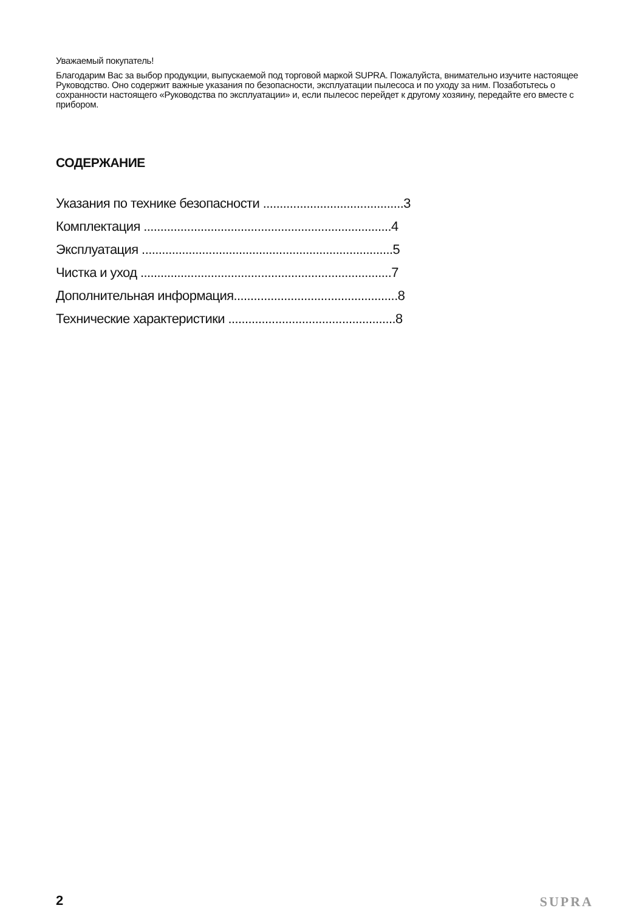Уважаемый покупатель!
Благодарим Вас за выбор продукции, выпускаемой под торговой маркой SUPRA. Пожалуйста, внимательно изучите настоящее Руководство. Оно содержит важные указания по безопасности, эксплуатации пылесоса и по уходу за ним. Позаботьтесь о сохранности настоящего «Руководства по эксплуатации» и, если пылесос перейдет к другому хозяину, передайте его вместе с прибором.
СОДЕРЖАНИЕ
Указания по технике безопасности ..........................................3
Комплектация ..........................................................................4
Эксплуатация ...........................................................................5
Чистка и уход ...........................................................................7
Дополнительная информация.................................................8
Технические характеристики ..................................................8
2 SUPRA